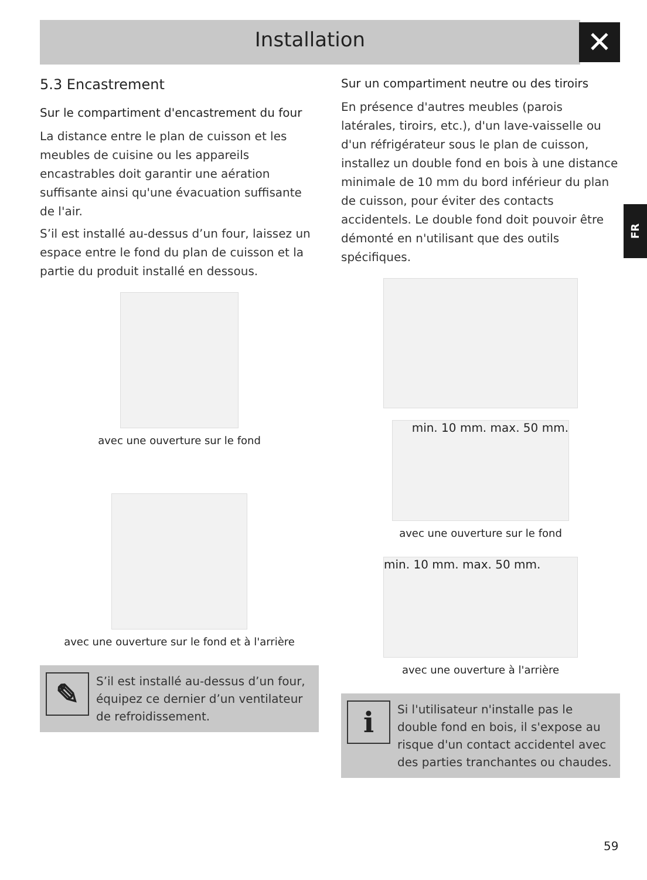Installation ✕
FR
5.3 Encastrement
Sur le compartiment d'encastrement du four
La distance entre le plan de cuisson et les meubles de cuisine ou les appareils encastrables doit garantir une aération suffisante ainsi qu'une évacuation suffisante de l'air.
S’il est installé au-dessus d’un four, laissez un espace entre le fond du plan de cuisson et la partie du produit installé en dessous.
avec une ouverture sur le fond
avec une ouverture sur le fond et à l'arrière
✎
S’il est installé au-dessus d’un four, équipez ce dernier d’un ventilateur de refroidissement.
Sur un compartiment neutre ou des tiroirs
En présence d'autres meubles (parois latérales, tiroirs, etc.), d'un lave-vaisselle ou d'un réfrigérateur sous le plan de cuisson, installez un double fond en bois à une distance minimale de 10 mm du bord inférieur du plan de cuisson, pour éviter des contacts accidentels. Le double fond doit pouvoir être démonté en n'utilisant que des outils spécifiques.
min. 10 mm. max. 50 mm.
avec une ouverture sur le fond
min. 10 mm. max. 50 mm.
avec une ouverture à l'arrière
i
Si l'utilisateur n'installe pas le double fond en bois, il s'expose au risque d'un contact accidentel avec des parties tranchantes ou chaudes.
59